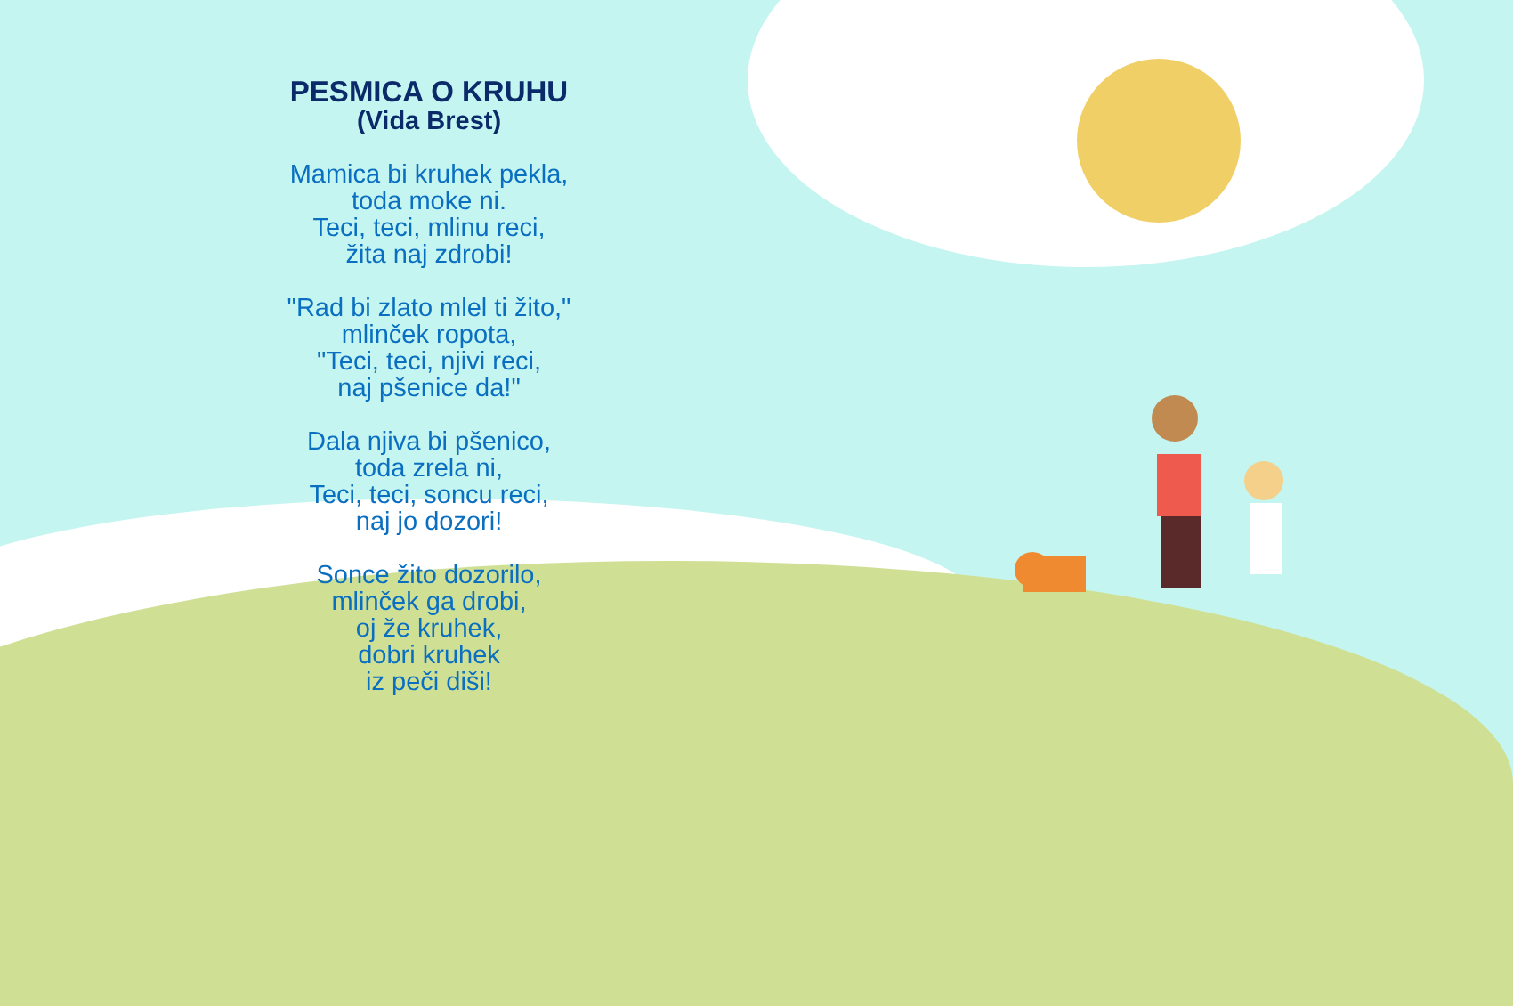PESMICA O KRUHU
(Vida Brest)
Mamica bi kruhek pekla,
toda moke ni.
Teci, teci, mlinu reci,
žita naj zdrobi!
"Rad bi zlato mlel ti žito,"
mlinček ropota,
"Teci, teci, njivi reci,
naj pšenice da!"
Dala njiva bi pšenico,
toda zrela ni,
Teci, teci, soncu reci,
naj jo dozori!
Sonce žito dozorilo,
mlinček ga drobi,
oj že kruhek,
dobri kruhek
iz peči diši!